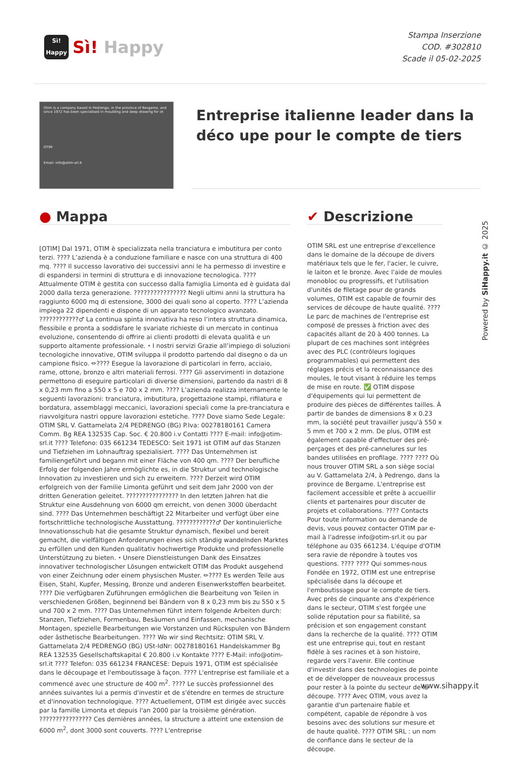Sì!
Happy
Sì! Happy
Stampa Inserzione
COD. #302810
Scade il 05-02-2025
Otim is a company based in Pedrengo, in the province of Bergamo, and since 1972 has been specialised in moulding and deep drawing for ot
OTIM
Email: info@otim-srl.it
Entreprise italienne leader dans la déco upe pour le compte de tiers
● Mappa
[OTIM] Dal 1971, OTIM è specializzata nella tranciatura e imbutitura per conto terzi. ???? L’azienda è a conduzione familiare e nasce con una struttura di 400 mq. ???? Il successo lavorativo dei successivi anni le ha permesso di investire e di espandersi in termini di struttura e di innovazione tecnologica. ???? Attualmente OTIM è gestita con successo dalla famiglia Limonta ed è guidata dal 2000 dalla terza generazione. ???????????????? Negli ultimi anni la struttura ha raggiunto 6000 mq di estensione, 3000 dei quali sono al coperto. ???? L’azienda impiega 22 dipendenti e dispone di un apparato tecnologico avanzato. ????????????♂ La continua spinta innovativa ha reso l’intera struttura dinamica, flessibile e pronta a soddisfare le svariate richieste di un mercato in continua evoluzione, consentendo di offrire ai clienti prodotti di elevata qualità e un supporto altamente professionale. ⭑ I nostri servizi Grazie all’impiego di soluzioni tecnologiche innovative, OTIM sviluppa il prodotto partendo dal disegno o da un campione fisico. ✏???? Esegue la lavorazione di particolari in ferro, acciaio, rame, ottone, bronzo e altri materiali ferrosi. ???? Gli asservimenti in dotazione permettono di eseguire particolari di diverse dimensioni, partendo da nastri di 8 x 0,23 mm fino a 550 x 5 e 700 x 2 mm. ???? L’azienda realizza internamente le seguenti lavorazioni: tranciatura, imbutitura, progettazione stampi, rifilatura e bordatura, assemblaggi meccanici, lavorazioni speciali come la pre-tranciatura e riavvolgitura nastri oppure lavorazioni estetiche. ???? Dove siamo Sede Legale: OTIM SRL V. Gattamelata 2/4 PEDRENGO (BG) P.Iva: 00278180161 Camera Comm. Bg REA 132535 Cap. Soc. € 20.800 i.v Contatti ???? E-mail: info@otim-srl.it ???? Telefono: 035 661234 TEDESCO: Seit 1971 ist OTIM auf das Stanzen und Tiefziehen im Lohnauftrag spezialisiert. ???? Das Unternehmen ist familiengeführt und begann mit einer Fläche von 400 qm. ???? Der berufliche Erfolg der folgenden Jahre ermöglichte es, in die Struktur und technologische Innovation zu investieren und sich zu erweitern. ???? Derzeit wird OTIM erfolgreich von der Familie Limonta geführt und seit dem Jahr 2000 von der dritten Generation geleitet. ???????????????? In den letzten Jahren hat die Struktur eine Ausdehnung von 6000 qm erreicht, von denen 3000 überdacht sind. ???? Das Unternehmen beschäftigt 22 Mitarbeiter und verfügt über eine fortschrittliche technologische Ausstattung. ????????????♂ Der kontinuierliche Innovationsschub hat die gesamte Struktur dynamisch, flexibel und bereit gemacht, die vielfältigen Anforderungen eines sich ständig wandelnden Marktes zu erfüllen und den Kunden qualitativ hochwertige Produkte und professionelle Unterstützung zu bieten. ⭑ Unsere Dienstleistungen Dank des Einsatzes innovativer technologischer Lösungen entwickelt OTIM das Produkt ausgehend von einer Zeichnung oder einem physischen Muster. ✏???? Es werden Teile aus Eisen, Stahl, Kupfer, Messing, Bronze und anderen Eisenwerkstoffen bearbeitet. ???? Die verfügbaren Zuführungen ermöglichen die Bearbeitung von Teilen in verschiedenen Größen, beginnend bei Bändern von 8 x 0,23 mm bis zu 550 x 5 und 700 x 2 mm. ???? Das Unternehmen führt intern folgende Arbeiten durch: Stanzen, Tiefziehen, Formenbau, Besäumen und Einfassen, mechanische Montagen, spezielle Bearbeitungen wie Vorstanzen und Rückspulen von Bändern oder ästhetische Bearbeitungen. ???? Wo wir sind Rechtsitz: OTIM SRL V. Gattamelata 2/4 PEDRENGO (BG) USt-IdNr: 00278180161 Handelskammer Bg REA 132535 Gesellschaftskapital € 20.800 i.v Kontakte ???? E-Mail: info@otim-srl.it ???? Telefon: 035 661234 FRANCESE: Depuis 1971, OTIM est spécialisée dans le découpage et l'emboutissage à façon. ???? L'entreprise est familiale et a commencé avec une structure de 400 m<sup>2</sup>. ???? Le succès professionnel des années suivantes lui a permis d'investir et de s'étendre en termes de structure et d'innovation technologique. ???? Actuellement, OTIM est dirigée avec succès par la famille Limonta et depuis l'an 2000 par la troisième génération. ???????????????? Ces dernières années, la structure a atteint une extension de 6000 m<sup>2</sup>, dont 3000 sont couverts. ???? L'entreprise
✔ Descrizione
OTIM SRL est une entreprise d'excellence dans le domaine de la découpe de divers matériaux tels que le fer, l'acier, le cuivre, le laiton et le bronze. Avec l'aide de moules monobloc ou progressifs, et l'utilisation d'unités de filetage pour de grands volumes, OTIM est capable de fournir des services de découpe de haute qualité. ???? Le parc de machines de l'entreprise est composé de presses à friction avec des capacités allant de 20 à 400 tonnes. La plupart de ces machines sont intégrées avec des PLC (contrôleurs logiques programmables) qui permettent des réglages précis et la reconnaissance des moules, le tout visant à réduire les temps de mise en route. ✅ OTIM dispose d'équipements qui lui permettent de produire des pièces de différentes tailles. À partir de bandes de dimensions 8 x 0.23 mm, la société peut travailler jusqu'à 550 x 5 mm et 700 x 2 mm. De plus, OTIM est également capable d'effectuer des pré-perçages et des pré-cannelures sur les bandes utilisées en profilage. ???? ???? Où nous trouver OTIM SRL a son siège social au V. Gattamelata 2/4, à Pedrengo, dans la province de Bergame. L'entreprise est facilement accessible et prête à accueillir clients et partenaires pour discuter de projets et collaborations. ???? Contacts Pour toute information ou demande de devis, vous pouvez contacter OTIM par e-mail à l'adresse info@otim-srl.it ou par téléphone au 035 661234. L'équipe d'OTIM sera ravie de répondre à toutes vos questions. ???? ???? Qui sommes-nous Fondée en 1972, OTIM est une entreprise spécialisée dans la découpe et l'emboutissage pour le compte de tiers. Avec près de cinquante ans d'expérience dans le secteur, OTIM s'est forgée une solide réputation pour sa fiabilité, sa précision et son engagement constant dans la recherche de la qualité. ???? OTIM est une entreprise qui, tout en restant fidèle à ses racines et à son histoire, regarde vers l'avenir. Elle continue d'investir dans des technologies de pointe et de développer de nouveaux processus pour rester à la pointe du secteur de la découpe. ???? Avec OTIM, vous avez la garantie d'un partenaire fiable et compétent, capable de répondre à vos besoins avec des solutions sur mesure et de haute qualité. ???? OTIM SRL : un nom de confiance dans le secteur de la découpe.
Powered by SiHappy.it © 2025
www.sihappy.it